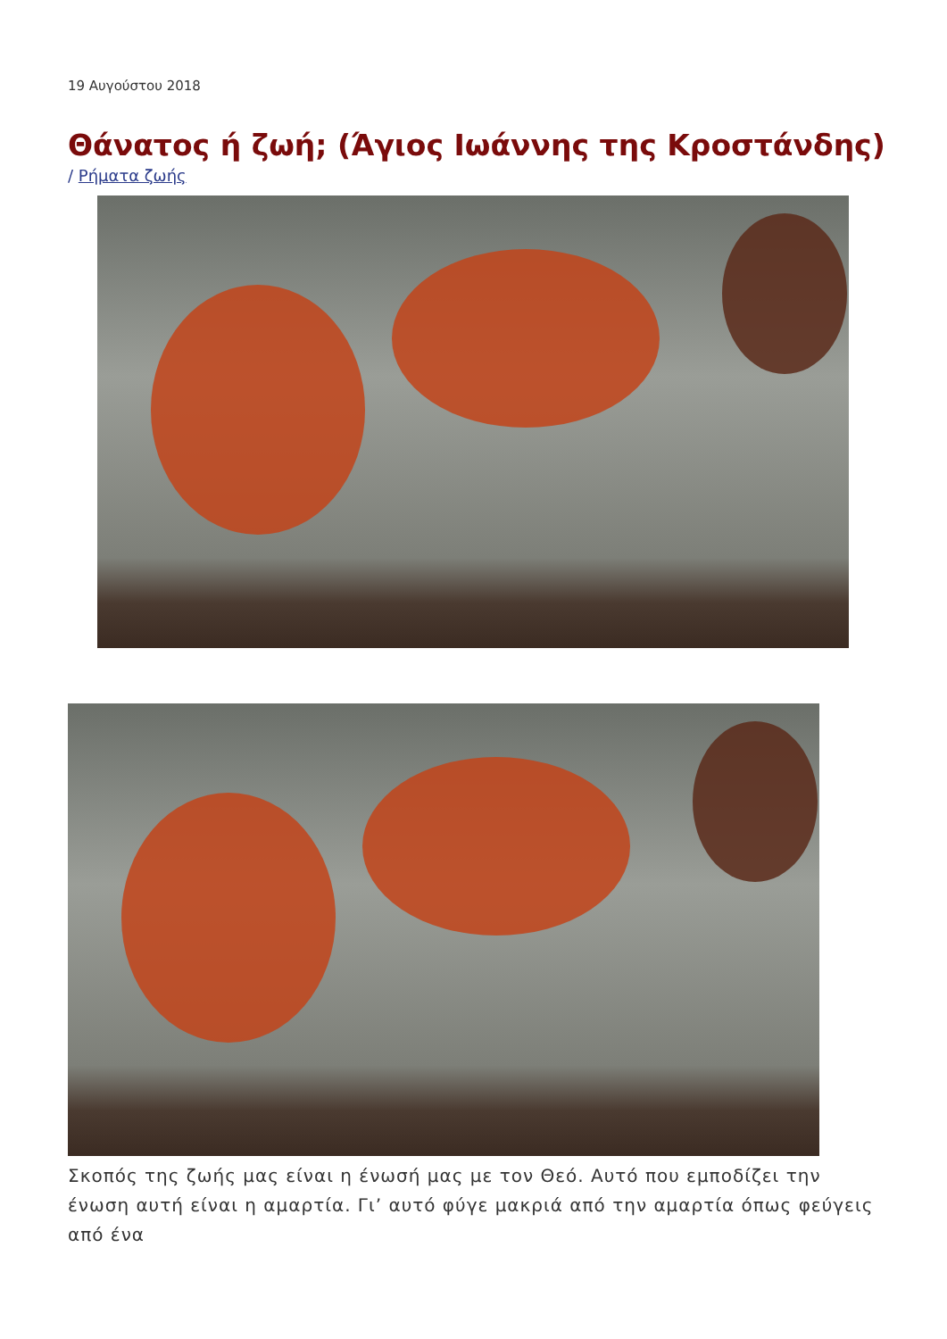19 Αυγούστου 2018
Θάνατος ή ζωή; (Άγιος Ιωάννης της Κροστάνδης)
/ Ρήματα ζωής
Σκοπός της ζωής μας είναι η ένωσή μας με τον Θεό. Αυτό που εμποδίζει την ένωση αυτή είναι η αμαρτία. Γι’ αυτό φύγε μακριά από την αμαρτία όπως φεύγεις από ένα